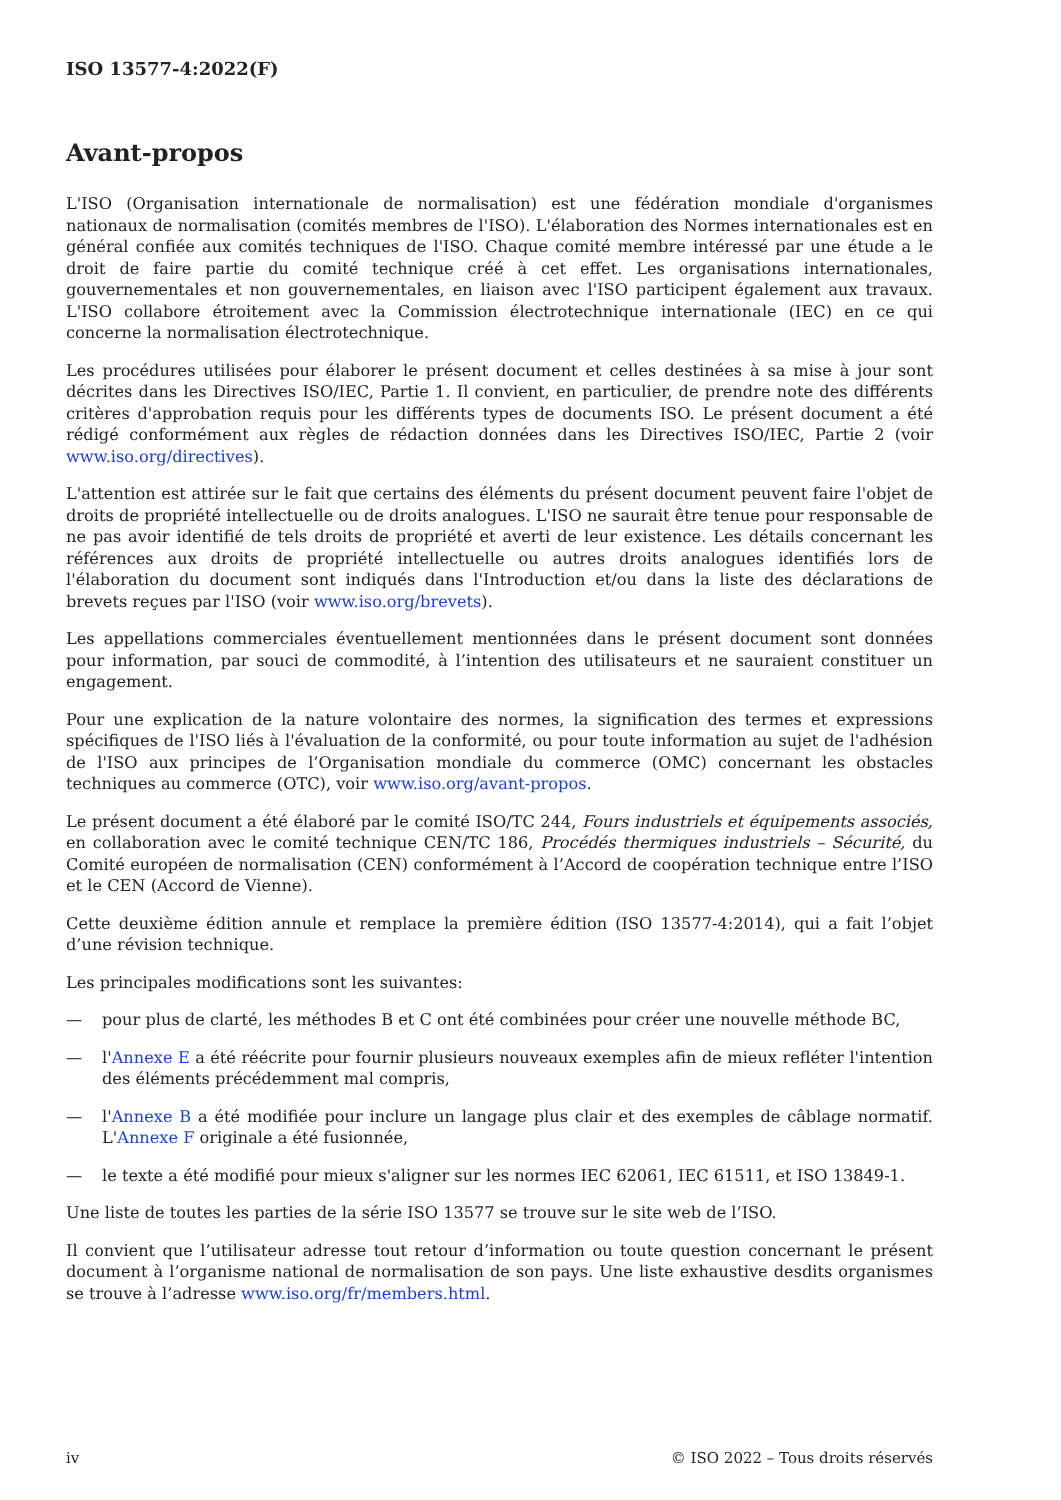ISO 13577-4:2022(F)
Avant-propos
L'ISO (Organisation internationale de normalisation) est une fédération mondiale d'organismes nationaux de normalisation (comités membres de l'ISO). L'élaboration des Normes internationales est en général confiée aux comités techniques de l'ISO. Chaque comité membre intéressé par une étude a le droit de faire partie du comité technique créé à cet effet. Les organisations internationales, gouvernementales et non gouvernementales, en liaison avec l'ISO participent également aux travaux. L'ISO collabore étroitement avec la Commission électrotechnique internationale (IEC) en ce qui concerne la normalisation électrotechnique.
Les procédures utilisées pour élaborer le présent document et celles destinées à sa mise à jour sont décrites dans les Directives ISO/IEC, Partie 1. Il convient, en particulier, de prendre note des différents critères d'approbation requis pour les différents types de documents ISO. Le présent document a été rédigé conformément aux règles de rédaction données dans les Directives ISO/IEC, Partie 2 (voir www.iso.org/directives).
L'attention est attirée sur le fait que certains des éléments du présent document peuvent faire l'objet de droits de propriété intellectuelle ou de droits analogues. L'ISO ne saurait être tenue pour responsable de ne pas avoir identifié de tels droits de propriété et averti de leur existence. Les détails concernant les références aux droits de propriété intellectuelle ou autres droits analogues identifiés lors de l'élaboration du document sont indiqués dans l'Introduction et/ou dans la liste des déclarations de brevets reçues par l'ISO (voir www.iso.org/brevets).
Les appellations commerciales éventuellement mentionnées dans le présent document sont données pour information, par souci de commodité, à l’intention des utilisateurs et ne sauraient constituer un engagement.
Pour une explication de la nature volontaire des normes, la signification des termes et expressions spécifiques de l'ISO liés à l'évaluation de la conformité, ou pour toute information au sujet de l'adhésion de l'ISO aux principes de l’Organisation mondiale du commerce (OMC) concernant les obstacles techniques au commerce (OTC), voir www.iso.org/avant-propos.
Le présent document a été élaboré par le comité ISO/TC 244, Fours industriels et équipements associés, en collaboration avec le comité technique CEN/TC 186, Procédés thermiques industriels – Sécurité, du Comité européen de normalisation (CEN) conformément à l’Accord de coopération technique entre l’ISO et le CEN (Accord de Vienne).
Cette deuxième édition annule et remplace la première édition (ISO 13577-4:2014), qui a fait l’objet d’une révision technique.
Les principales modifications sont les suivantes:
— pour plus de clarté, les méthodes B et C ont été combinées pour créer une nouvelle méthode BC,
— l'Annexe E a été réécrite pour fournir plusieurs nouveaux exemples afin de mieux refléter l'intention des éléments précédemment mal compris,
— l'Annexe B a été modifiée pour inclure un langage plus clair et des exemples de câblage normatif. L'Annexe F originale a été fusionnée,
— le texte a été modifié pour mieux s'aligner sur les normes IEC 62061, IEC 61511, et ISO 13849-1.
Une liste de toutes les parties de la série ISO 13577 se trouve sur le site web de l’ISO.
Il convient que l’utilisateur adresse tout retour d’information ou toute question concernant le présent document à l’organisme national de normalisation de son pays. Une liste exhaustive desdits organismes se trouve à l’adresse www.iso.org/fr/members.html.
iv © ISO 2022 – Tous droits réservés